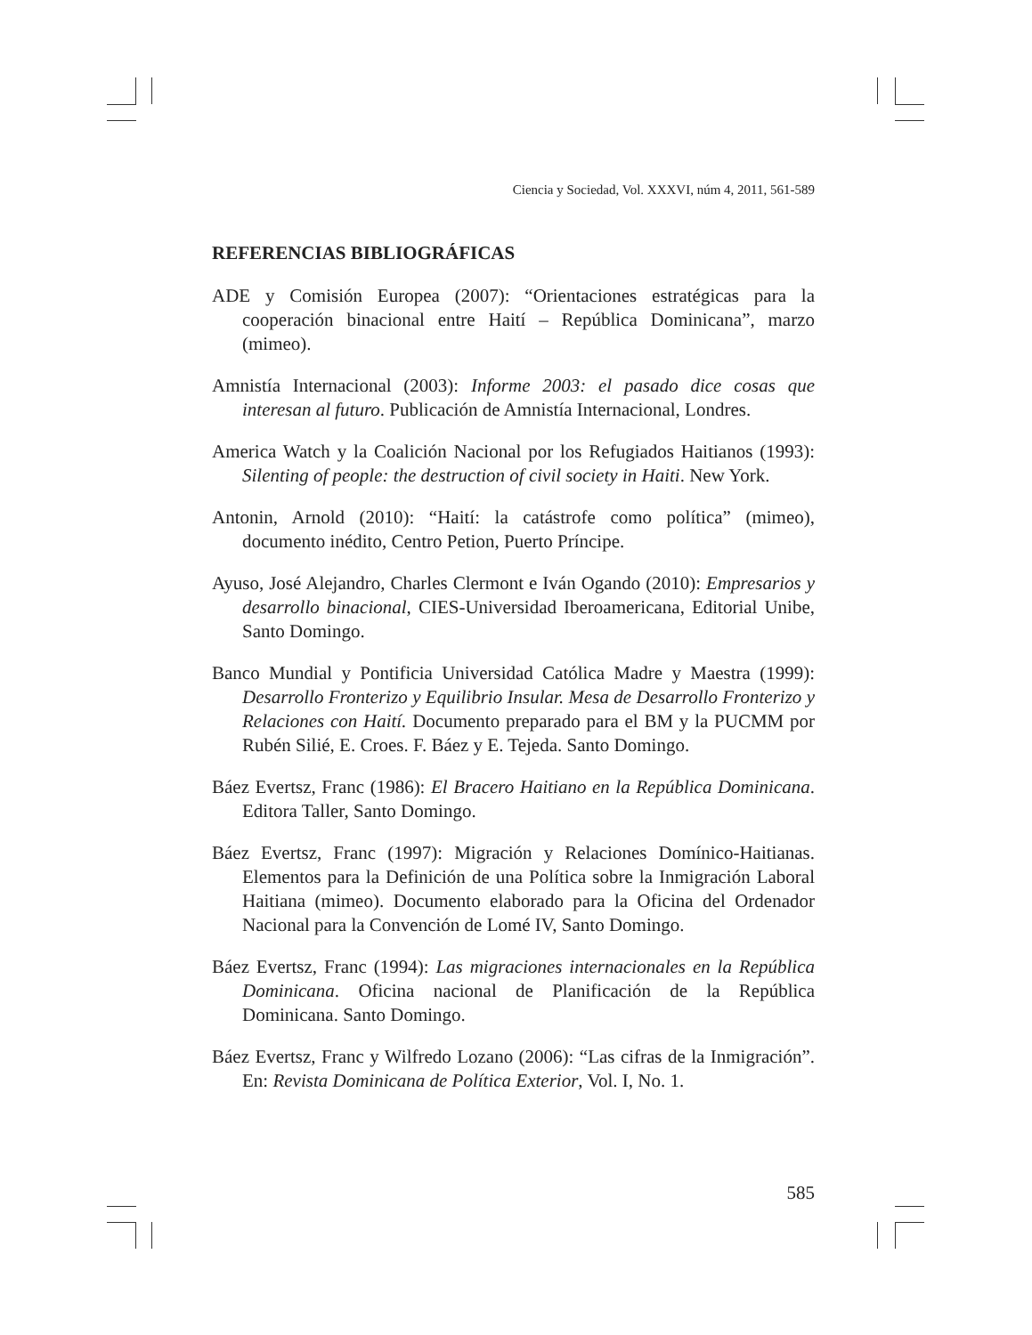Ciencia y Sociedad, Vol. XXXVI, núm 4, 2011, 561-589
REFERENCIAS BIBLIOGRÁFICAS
ADE y Comisión Europea (2007): “Orientaciones estratégicas para la cooperación binacional entre Haití – República Dominicana”, marzo (mimeo).
Amnistía Internacional (2003): Informe 2003: el pasado dice cosas que interesan al futuro. Publicación de Amnistía Internacional, Londres.
America Watch y la Coalición Nacional por los Refugiados Haitianos (1993): Silenting of people: the destruction of civil society in Haiti. New York.
Antonin, Arnold (2010): “Haití: la catástrofe como política” (mimeo), documento inédito, Centro Petion, Puerto Príncipe.
Ayuso, José Alejandro, Charles Clermont e Iván Ogando (2010): Empresarios y desarrollo binacional, CIES-Universidad Iberoamericana, Editorial Unibe, Santo Domingo.
Banco Mundial y Pontificia Universidad Católica Madre y Maestra (1999): Desarrollo Fronterizo y Equilibrio Insular. Mesa de Desarrollo Fronterizo y Relaciones con Haití. Documento preparado para el BM y la PUCMM por Rubén Silié, E. Croes. F. Báez y E. Tejeda. Santo Domingo.
Báez Evertsz, Franc (1986): El Bracero Haitiano en la República Dominicana. Editora Taller, Santo Domingo.
Báez Evertsz, Franc (1997): Migración y Relaciones Domínico-Haitianas. Elementos para la Definición de una Política sobre la Inmigración Laboral Haitiana (mimeo). Documento elaborado para la Oficina del Ordenador Nacional para la Convención de Lomé IV, Santo Domingo.
Báez Evertsz, Franc (1994): Las migraciones internacionales en la República Dominicana. Oficina nacional de Planificación de la República Dominicana. Santo Domingo.
Báez Evertsz, Franc y Wilfredo Lozano (2006): “Las cifras de la Inmigración”. En: Revista Dominicana de Política Exterior, Vol. I, No. 1.
585